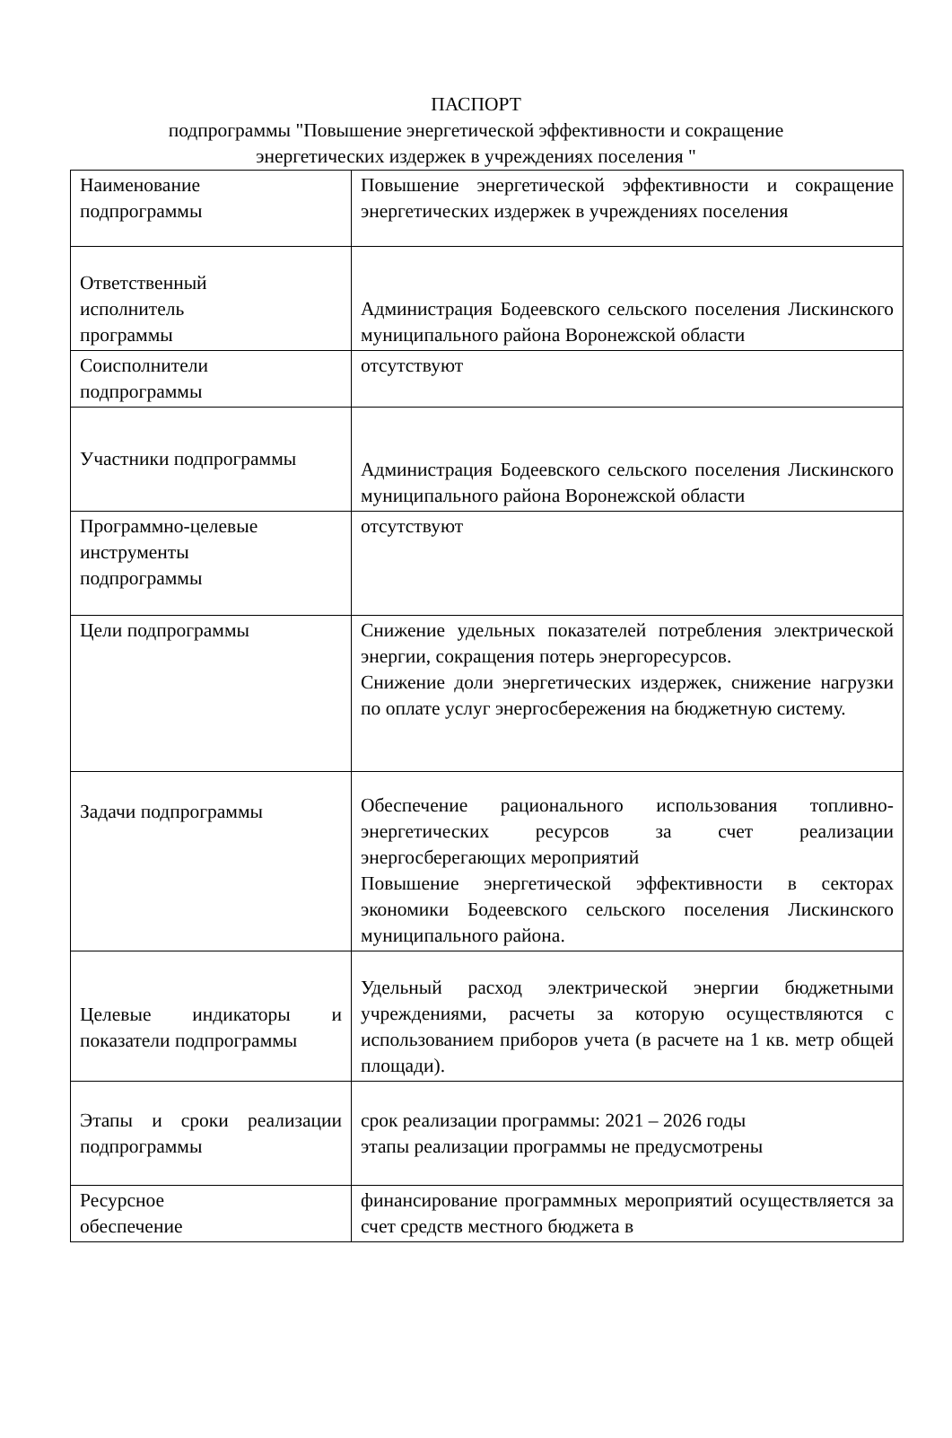ПАСПОРТ
подпрограммы "Повышение энергетической эффективности и сокращение
энергетических издержек в учреждениях поселения "
| Наименование подпрограммы | Повышение энергетической эффективности и сокращение энергетических издержек в учреждениях поселения |
| Ответственный исполнитель программы | Администрация Бодеевского сельского поселения Лискинского муниципального района Воронежской области |
| Соисполнители подпрограммы | отсутствуют |
| Участники подпрограммы | Администрация Бодеевского сельского поселения Лискинского муниципального района Воронежской области |
| Программно-целевые инструменты подпрограммы | отсутствуют |
| Цели подпрограммы | Снижение удельных показателей потребления электрической энергии, сокращения потерь энергоресурсов. Снижение доли энергетических издержек, снижение нагрузки по оплате услуг энергосбережения на бюджетную систему. |
| Задачи подпрограммы | Обеспечение рационального использования топливно-энергетических ресурсов за счет реализации энергосберегающих мероприятий Повышение энергетической эффективности в секторах экономики Бодеевского сельского поселения Лискинского муниципального района. |
| Целевые индикаторы и показатели подпрограммы | Удельный расход электрической энергии бюджетными учреждениями, расчеты за которую осуществляются с использованием приборов учета (в расчете на 1 кв. метр общей площади). |
| Этапы и сроки реализации подпрограммы | срок реализации программы: 2021 – 2026 годы этапы реализации программы не предусмотрены |
| Ресурсное обеспечение | финансирование программных мероприятий осуществляется за счет средств местного бюджета в |